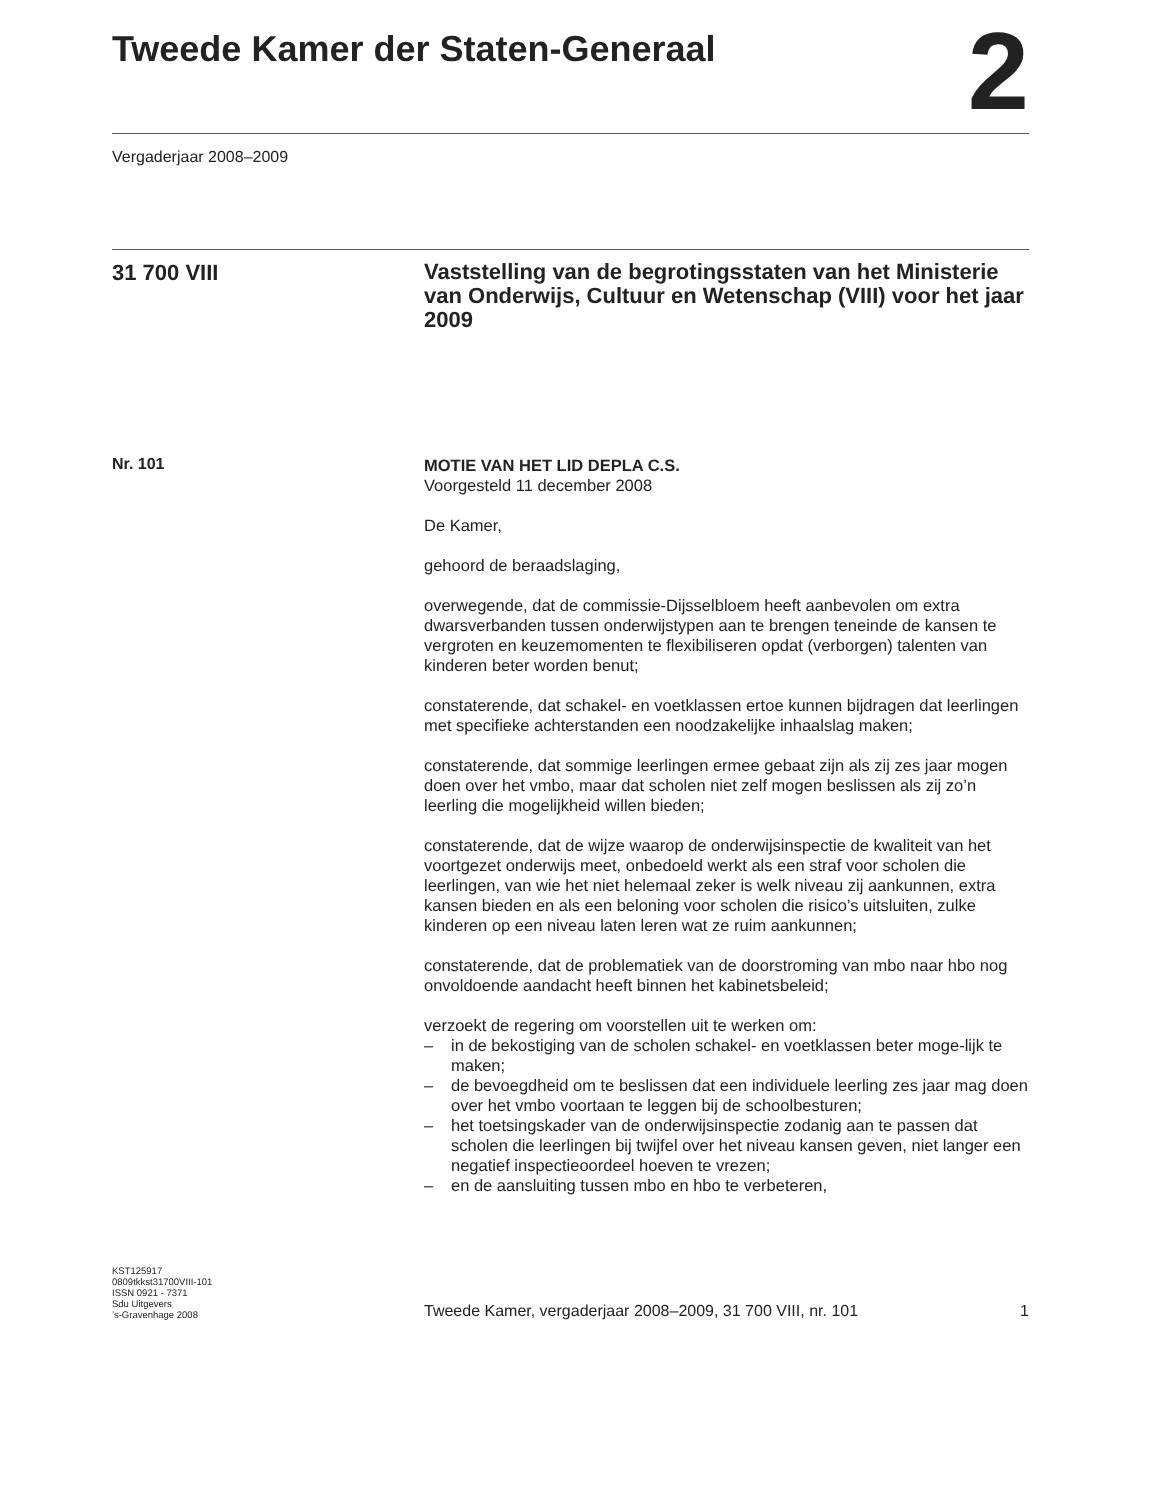Tweede Kamer der Staten-Generaal
2
Vergaderjaar 2008–2009
31 700 VIII
Vaststelling van de begrotingsstaten van het Ministerie van Onderwijs, Cultuur en Wetenschap (VIII) voor het jaar 2009
Nr. 101
MOTIE VAN HET LID DEPLA C.S.
Voorgesteld 11 december 2008
De Kamer,
gehoord de beraadslaging,
overwegende, dat de commissie-Dijsselbloem heeft aanbevolen om extra dwarsverbanden tussen onderwijstypen aan te brengen teneinde de kansen te vergroten en keuzemomenten te flexibiliseren opdat (verborgen) talenten van kinderen beter worden benut;
constaterende, dat schakel- en voetklassen ertoe kunnen bijdragen dat leerlingen met specifieke achterstanden een noodzakelijke inhaalslag maken;
constaterende, dat sommige leerlingen ermee gebaat zijn als zij zes jaar mogen doen over het vmbo, maar dat scholen niet zelf mogen beslissen als zij zo’n leerling die mogelijkheid willen bieden;
constaterende, dat de wijze waarop de onderwijsinspectie de kwaliteit van het voortgezet onderwijs meet, onbedoeld werkt als een straf voor scholen die leerlingen, van wie het niet helemaal zeker is welk niveau zij aankunnen, extra kansen bieden en als een beloning voor scholen die risico’s uitsluiten, zulke kinderen op een niveau laten leren wat ze ruim aankunnen;
constaterende, dat de problematiek van de doorstroming van mbo naar hbo nog onvoldoende aandacht heeft binnen het kabinetsbeleid;
verzoekt de regering om voorstellen uit te werken om:
– in de bekostiging van de scholen schakel- en voetklassen beter moge-lijk te maken;
– de bevoegdheid om te beslissen dat een individuele leerling zes jaar mag doen over het vmbo voortaan te leggen bij de schoolbesturen;
– het toetsingskader van de onderwijsinspectie zodanig aan te passen dat scholen die leerlingen bij twijfel over het niveau kansen geven, niet langer een negatief inspectieoordeel hoeven te vrezen;
– en de aansluiting tussen mbo en hbo te verbeteren,
KST125917
0809tkkst31700VIII-101
ISSN 0921 - 7371
Sdu Uitgevers
’s-Gravenhage 2008
Tweede Kamer, vergaderjaar 2008–2009, 31 700 VIII, nr. 101 1